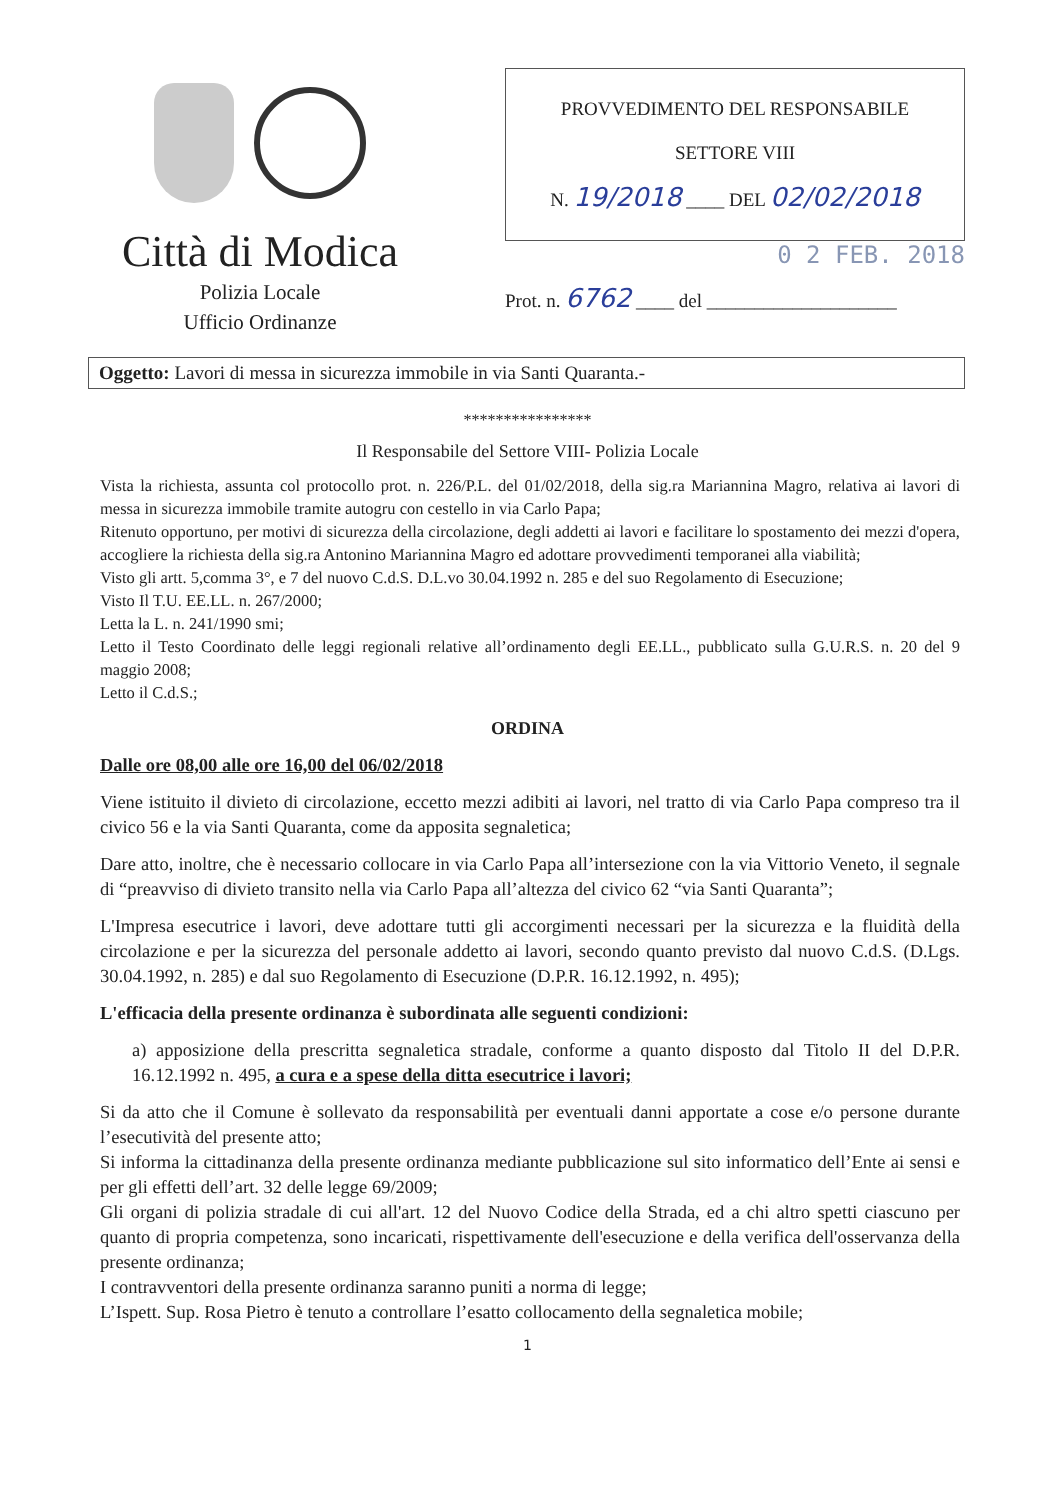Città di Modica
Polizia Locale
Ufficio Ordinanze
PROVVEDIMENTO DEL RESPONSABILE
SETTORE VIII
N. 19/2018 ____ DEL 02/02/2018
0 2 FEB. 2018
Prot. n. 6762 ____ del ____________________
Oggetto: Lavori di messa in sicurezza immobile in via Santi Quaranta.-
****************
Il Responsabile del Settore VIII- Polizia Locale
Vista la richiesta, assunta col protocollo prot. n. 226/P.L. del 01/02/2018, della sig.ra Mariannina Magro, relativa ai lavori di messa in sicurezza immobile tramite autogru con cestello in via Carlo Papa;
Ritenuto opportuno, per motivi di sicurezza della circolazione, degli addetti ai lavori e facilitare lo spostamento dei mezzi d'opera, accogliere la richiesta della sig.ra Antonino Mariannina Magro ed adottare provvedimenti temporanei alla viabilità;
Visto gli artt. 5,comma 3°, e 7 del nuovo C.d.S. D.L.vo 30.04.1992 n. 285 e del suo Regolamento di Esecuzione;
Visto Il T.U. EE.LL. n. 267/2000;
Letta la L. n. 241/1990 smi;
Letto il Testo Coordinato delle leggi regionali relative all’ordinamento degli EE.LL., pubblicato sulla G.U.R.S. n. 20 del 9 maggio 2008;
Letto il C.d.S.;
ORDINA
Dalle ore 08,00 alle ore 16,00 del 06/02/2018
Viene istituito il divieto di circolazione, eccetto mezzi adibiti ai lavori, nel tratto di via Carlo Papa compreso tra il civico 56 e la via Santi Quaranta, come da apposita segnaletica;
Dare atto, inoltre, che è necessario collocare in via Carlo Papa all’intersezione con la via Vittorio Veneto, il segnale di “preavviso di divieto transito nella via Carlo Papa all’altezza del civico 62 “via Santi Quaranta”;
L'Impresa esecutrice i lavori, deve adottare tutti gli accorgimenti necessari per la sicurezza e la fluidità della circolazione e per la sicurezza del personale addetto ai lavori, secondo quanto previsto dal nuovo C.d.S. (D.Lgs. 30.04.1992, n. 285) e dal suo Regolamento di Esecuzione (D.P.R. 16.12.1992, n. 495);
L'efficacia della presente ordinanza è subordinata alle seguenti condizioni:
a) apposizione della prescritta segnaletica stradale, conforme a quanto disposto dal Titolo II del D.P.R. 16.12.1992 n. 495, a cura e a spese della ditta esecutrice i lavori;
Si da atto che il Comune è sollevato da responsabilità per eventuali danni apportate a cose e/o persone durante l’esecutività del presente atto;
Si informa la cittadinanza della presente ordinanza mediante pubblicazione sul sito informatico dell’Ente ai sensi e per gli effetti dell’art. 32 delle legge 69/2009;
Gli organi di polizia stradale di cui all'art. 12 del Nuovo Codice della Strada, ed a chi altro spetti ciascuno per quanto di propria competenza, sono incaricati, rispettivamente dell'esecuzione e della verifica dell'osservanza della presente ordinanza;
I contravventori della presente ordinanza saranno puniti a norma di legge;
L’Ispett. Sup. Rosa Pietro è tenuto a controllare l’esatto collocamento della segnaletica mobile;
1